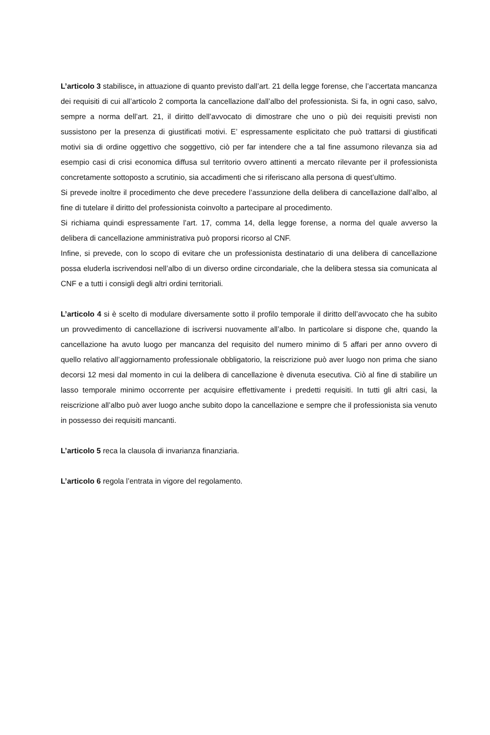L’articolo 3 stabilisce, in attuazione di quanto previsto dall’art. 21 della legge forense, che l’accertata mancanza dei requisiti di cui all’articolo 2 comporta la cancellazione dall’albo del professionista. Si fa, in ogni caso, salvo, sempre a norma dell’art. 21, il diritto dell’avvocato di dimostrare che uno o più dei requisiti previsti non sussistono per la presenza di giustificati motivi. E’ espressamente esplicitato che può trattarsi di giustificati motivi sia di ordine oggettivo che soggettivo, ciò per far intendere che a tal fine assumono rilevanza sia ad esempio casi di crisi economica diffusa sul territorio ovvero attinenti a mercato rilevante per il professionista concretamente sottoposto a scrutinio, sia accadimenti che si riferiscano alla persona di quest’ultimo.
Si prevede inoltre il procedimento che deve precedere l’assunzione della delibera di cancellazione dall’albo, al fine di tutelare il diritto del professionista coinvolto a partecipare al procedimento.
Si richiama quindi espressamente l’art. 17, comma 14, della legge forense, a norma del quale avverso la delibera di cancellazione amministrativa può proporsi ricorso al CNF.
Infine, si prevede, con lo scopo di evitare che un professionista destinatario di una delibera di cancellazione possa eluderla iscrivendosi nell’albo di un diverso ordine circondariale, che la delibera stessa sia comunicata al CNF e a tutti i consigli degli altri ordini territoriali.
L’articolo 4 si è scelto di modulare diversamente sotto il profilo temporale il diritto dell’avvocato che ha subito un provvedimento di cancellazione di iscriversi nuovamente all’albo. In particolare si dispone che, quando la cancellazione ha avuto luogo per mancanza del requisito del numero minimo di 5 affari per anno ovvero di quello relativo all’aggiornamento professionale obbligatorio, la reiscrizione può aver luogo non prima che siano decorsi 12 mesi dal momento in cui la delibera di cancellazione è divenuta esecutiva. Ciò al fine di stabilire un lasso temporale minimo occorrente per acquisire effettivamente i predetti requisiti. In tutti gli altri casi, la reiscrizione all’albo può aver luogo anche subito dopo la cancellazione e sempre che il professionista sia venuto in possesso dei requisiti mancanti.
L’articolo 5 reca la clausola di invarianza finanziaria.
L’articolo 6 regola l’entrata in vigore del regolamento.